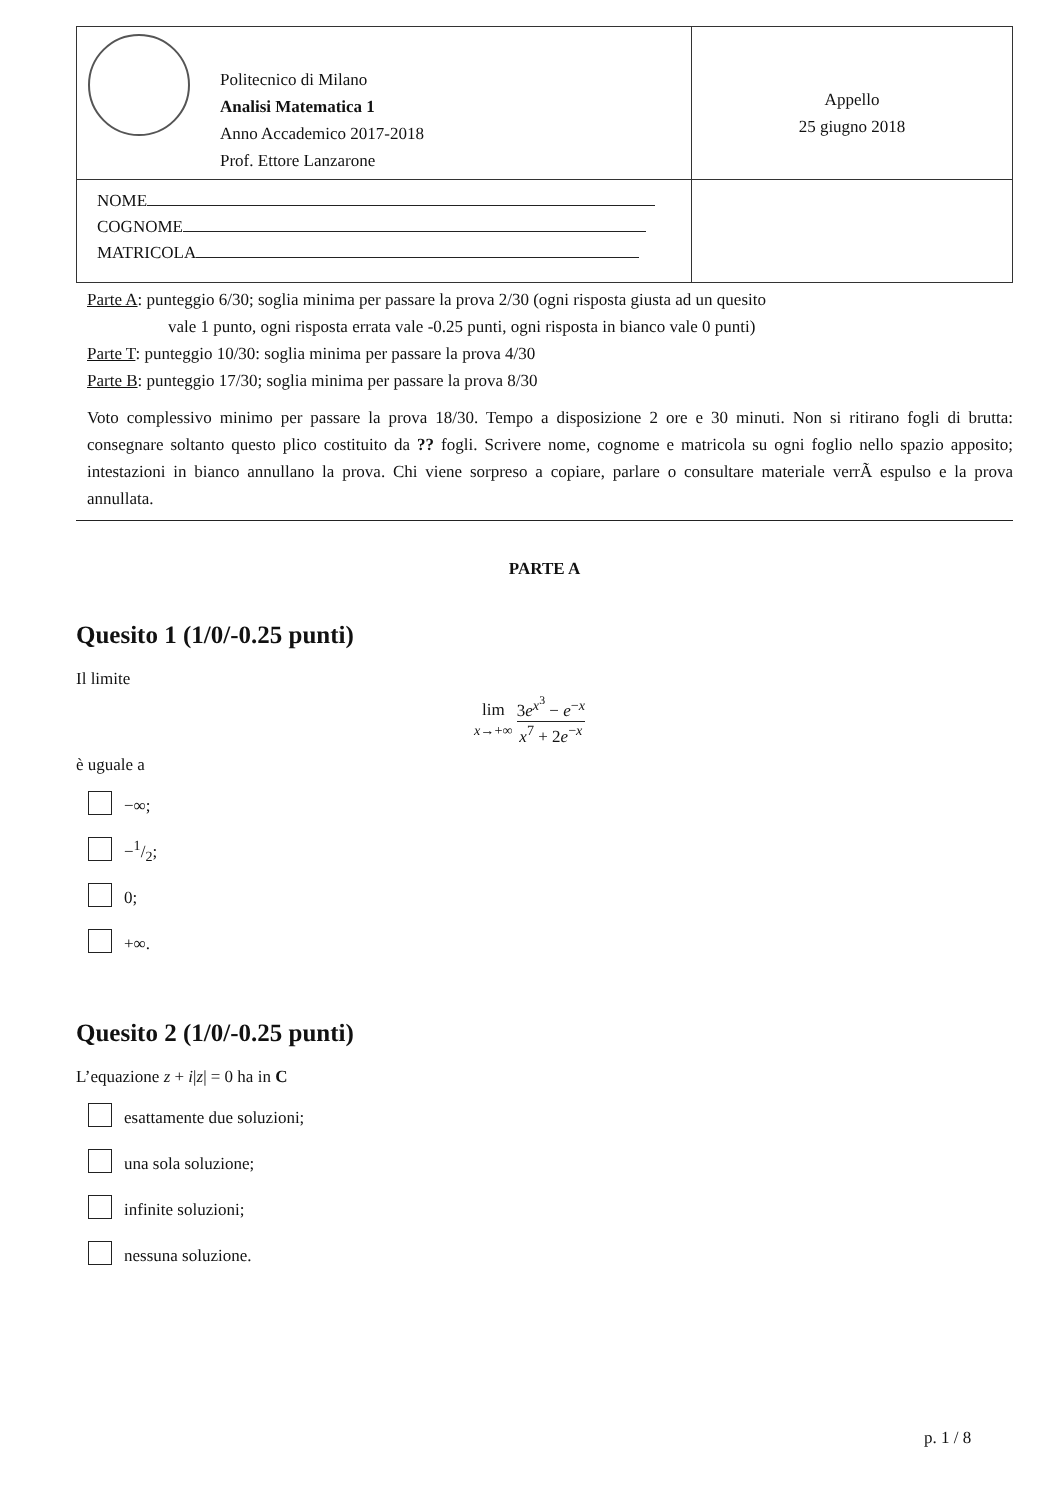| Politecnico di Milano Analisi Matematica 1 Anno Accademico 2017-2018 Prof. Ettore Lanzarone | Appello 25 giugno 2018 |
| NOME COGNOME MATRICOLA | |
Parte A: punteggio 6/30; soglia minima per passare la prova 2/30 (ogni risposta giusta ad un quesito
vale 1 punto, ogni risposta errata vale -0.25 punti, ogni risposta in bianco vale 0 punti)
Parte T: punteggio 10/30: soglia minima per passare la prova 4/30
Parte B: punteggio 17/30; soglia minima per passare la prova 8/30
Voto complessivo minimo per passare la prova 18/30. Tempo a disposizione 2 ore e 30 minuti. Non si ritirano fogli di brutta: consegnare soltanto questo plico costituito da ?? fogli. Scrivere nome, cognome e matricola su ogni foglio nello spazio apposito; intestazioni in bianco annullano la prova. Chi viene sorpreso a copiare, parlare o consultare materiale verrÃ espulso e la prova annullata.
PARTE A
Quesito 1 (1/0/-0.25 punti)
Il limite
lim
x→+∞ 3e<sup>x<sup>3</sup></sup> − e<sup>−x</sup> x<sup>7</sup> + 2e<sup>−x</sup>
è uguale a
−∞;
−1/2;
0;
+∞.
Quesito 2 (1/0/-0.25 punti)
L’equazione z + i|z| = 0 ha in C
esattamente due soluzioni;
una sola soluzione;
infinite soluzioni;
nessuna soluzione.
p. 1 / 8